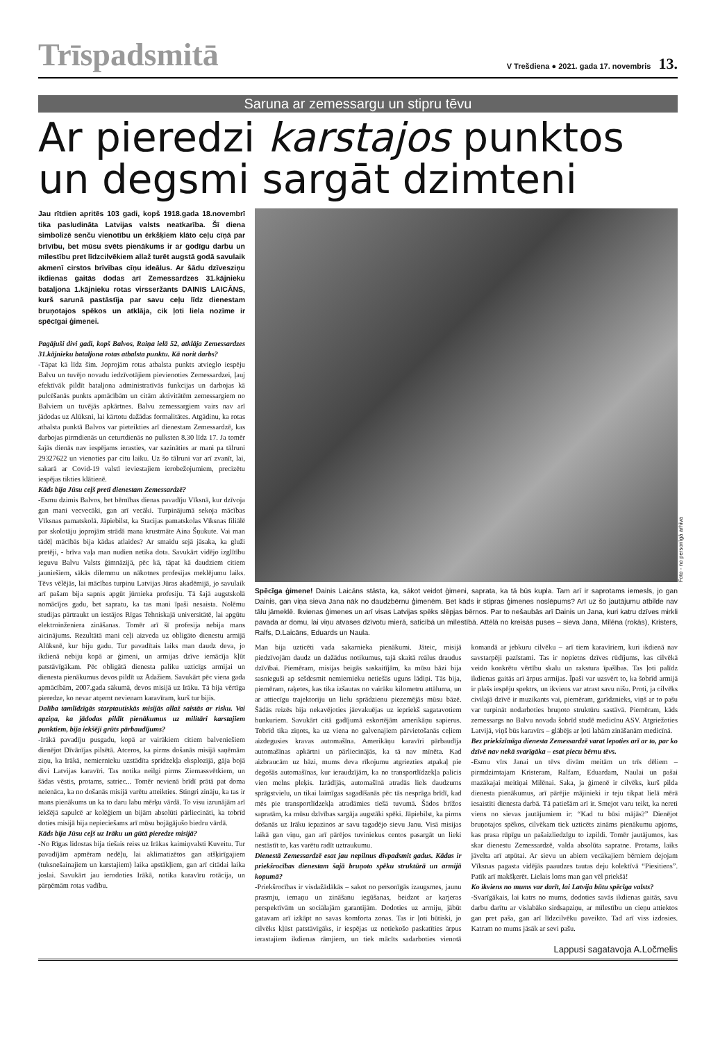Trīspadsmitā
V Trešdiena ● 2021. gada 17. novembris 13.
Saruna ar zemessargu un stipru tēvu
Ar pieredzi karstajos punktos un degsmi sargāt dzimteni
Jau rītdien apritēs 103 gadi, kopš 1918.gada 18.novembrī tika pasludināta Latvijas valsts neatkarība. Šī diena simbolizē senču vienotību un ērkšķiem klāto ceļu cīņā par brīvību, bet mūsu svēts pienākums ir ar godīgu darbu un mīlestību pret līdzcilvēkiem allaž turēt augstā godā savulaik akmenī cirstos brīvības cīņu ideālus. Ar šādu dzīvesziņu ikdienas gaitās dodas arī Zemessardzes 31.kājnieku bataljona 1.kājnieku rotas virsseržants DAINIS LAICĀNS, kurš sarunā pastāstīja par savu ceļu līdz dienestam bruņotajos spēkos un atklāja, cik ļoti liela nozīme ir spēcīgai ģimenei.
Pagājuši divi gadi, kopš Balvos, Raiņa ielā 52, atklāja Zemessardzes 31.kājnieku bataljona rotas atbalsta punktu. Kā norit darbs?
-Tāpat kā līdz šim. Joprojām rotas atbalsta punkts atvieglo iespēju Balvu un tuvējo novadu iedzīvotājiem pievienoties Zemessardzei, ļauj efektīvāk pildīt bataljona administratīvās funkcijas un darbojas kā pulcēšanās punkts apmācībām un citām aktivitātēm zemessargiem no Balviem un tuvējās apkārtnes. Balvu zemessargiem vairs nav arī jādodas uz Alūksni, lai kārtotu dažādas formalitātes. Atgādinu, ka rotas atbalsta punktā Balvos var pieteikties arī dienestam Zemessardzē, kas darbojas pirmdienās un ceturtdienās no pulksten 8.30 līdz 17. Ja tomēr šajās dienās nav iespējams ierasties, var sazināties ar mani pa tālruni 29327622 un vienoties par citu laiku. Uz šo tālruni var arī zvanīt, lai, sakarā ar Covid-19 valstī ieviestajiem ierobežojumiem, precizētu iespējas tikties klātienē.
Kāds bija Jūsu ceļš pretī dienestam Zemessardzē?
-Esmu dzimis Balvos, bet bērnības dienas pavadīju Vīksnā, kur dzīvoja gan mani vecvecāki, gan arī vecāki. Turpinājumā sekoja mācības Vīksnas pamatskolā. Jāpiebilst, ka Stacijas pamatskolas Vīksnas filiālē par skolotāju joprojām strādā mana krustmāte Aina Šņukute. Vai man tādēļ mācībās bija kādas atlaides? Ar smaidu sejā jāsaka, ka gluži pretēji, - brīva vaļa man nudien netika dota. Savukārt vidējo izglītību ieguvu Balvu Valsts ģimnāzijā, pēc kā, tāpat kā daudziem citiem jauniešiem, sākās dilemmu un nākotnes profesijas meklējumu laiks. Tēvs vēlējās, lai mācības turpinu Latvijas Jūras akadēmijā, jo savulaik arī pašam bija sapnis apgūt jūrnieka profesiju. Tā šajā augstskolā nomācījos gadu, bet sapratu, ka tas mani īpaši nesaista. Nolēmu studijas pārtraukt un iestājos Rīgas Tehniskajā universitātē, lai apgūtu elektroinženiera zināšanas. Tomēr arī šī profesija nebija mans aicinājums. Rezultātā mani ceļi aizveda uz obligāto dienestu armijā Alūksnē, kur biju gadu. Tur pavadītais laiks man daudz deva, jo ikdienā nebiju kopā ar ģimeni, un armijas dzīve iemācīja kļūt patstāvīgākam. Pēc obligātā dienesta paliku uzticīgs armijai un dienesta pienākumus devos pildīt uz Ādažiem. Savukārt pēc viena gada apmācībām, 2007.gada sākumā, devos misijā uz Irāku. Tā bija vērtīga pieredze, ko nevar atņemt nevienam karavīram, kurš tur bijis.
Dalība tamlīdzīgās starptautiskās misijās allaž saistās ar risku. Vai apziņa, ka jādodas pildīt pienākumus uz militāri karstajiem punktiem, bija iekšēji grūts pārbaudījums?
-Irākā pavadīju pusgadu, kopā ar vairākiem citiem balveniešiem dienējot Dīvānījas pilsētā. Atceros, ka pirms došanās misijā saņēmām ziņu, ka Irākā, nemiernieku uzstādīta spridzekļa eksplozijā, gāja bojā divi Latvijas karavīri. Tas notika neilgi pirms Ziemassvētkiem, un šādas vēstis, protams, satriec... Tomēr nevienā brīdī prātā pat doma neienāca, ka no došanās misijā varētu atteikties. Stingri zināju, ka tas ir mans pienākums un ka to daru labu mērķu vārdā. To visu izrunājām arī iekšējā sapulcē ar kolēģiem un bijām absolūti pārliecināti, ka tobrīd doties misijā bija nepieciešams arī mūsu bojāgājušo biedru vārdā.
Kāds bija Jūsu ceļš uz Irāku un gūtā pieredze misijā?
-No Rīgas lidostas bija tiešais reiss uz Irākas kaimiņvalsti Kuveitu. Tur pavadījām apmēram nedēļu, lai aklimatizētos gan atšķirīgajiem (tuksnešainajiem un karstajiem) laika apstākļiem, gan arī citādai laika joslai. Savukārt jau ierodoties Irākā, notika karavīru rotācija, un pārņēmām rotas vadību.
Foto - no personīgā arhīva
Spēcīga ģimene! Dainis Laicāns stāsta, ka, sākot veidot ģimeni, saprata, ka tā būs kupla. Tam arī ir saprotams iemesls, jo gan Dainis, gan viņa sieva Jana nāk no daudzbērnu ģimenēm. Bet kāds ir stipras ģimenes noslēpums? Arī uz šo jautājumu atbilde nav tālu jāmeklē. Ikvienas ģimenes un arī visas Latvijas spēks slēpjas bērnos. Par to nešaubās arī Dainis un Jana, kuri katru dzīves mirkli pavada ar domu, lai viņu atvases dzīvotu mierā, saticībā un mīlestībā. Attēlā no kreisās puses – sieva Jana, Milēna (rokās), Kristers, Ralfs, D.Laicāns, Eduards un Naula.
Man bija uzticēti vada sakarnieka pienākumi. Jāteic, misijā piedzīvojām daudz un dažādus notikumus, tajā skaitā reālus draudus dzīvībai. Piemēram, misijas beigās saskaitījām, ka mūsu bāzi bija sasnieguši ap sešdesmit nemiernieku netiešās uguns lādiņi. Tās bija, piemēram, raķetes, kas tika izšautas no vairāku kilometru attāluma, un ar attiecīgu trajektoriju un lielu sprādzienu piezemējās mūsu bāzē. Šādās reizēs bija nekavējoties jāevakuējas uz iepriekš sagatavotiem bunkuriem. Savukārt citā gadījumā eskortējām amerikāņu sapierus. Tobrīd tika ziņots, ka uz viena no galvenajiem pārvietošanās ceļiem aizdegusies kravas automašīna. Amerikāņu karavīri pārbaudīja automašīnas apkārtni un pārliecinājās, ka tā nav mīnēta. Kad aizbraucām uz bāzi, mums deva rīkojumu atgriezties atpakaļ pie degošās automašīnas, kur ieraudzījām, ka no transportlīdzekļa palicis vien melns pleķis. Izrādījās, automašīnā atradās liels daudzums sprāgstvielu, un tikai laimīgas sagadīšanās pēc tās nesprāga brīdī, kad mēs pie transportlīdzekļa atradāmies tiešā tuvumā. Šādos brīžos sapratām, ka mūsu dzīvības sargāja augstāki spēki. Jāpiebilst, ka pirms došanās uz Irāku iepazinos ar savu tagadējo sievu Janu. Visā misijas laikā gan viņu, gan arī pārējos tuviniekus centos pasargāt un lieki nestāstīt to, kas varētu radīt uztraukumu.
Dienestā Zemessardzē esat jau nepilnus divpadsmit gadus. Kādas ir priekšrocības dienestam šajā bruņoto spēku struktūrā un armijā kopumā?
-Priekšrocības ir visdažādākās – sakot no personīgās izaugsmes, jaunu prasmju, iemaņu un zināšanu iegūšanas, beidzot ar karjeras perspektīvām un sociālajām garantijām. Dodoties uz armiju, jābūt gatavam arī izkāpt no savas komforta zonas. Tas ir ļoti būtiski, jo cilvēks kļūst patstāvīgāks, ir iespējas uz notiekošo paskatīties ārpus ierastajiem ikdienas rāmjiem, un tiek mācīts sadarboties vienotā komandā ar jebkuru cilvēku – arī tiem karavīriem, kuri ikdienā nav savstarpēji pazīstami. Tas ir nopietns dzīves rūdījums, kas cilvēkā veido konkrētu vērtību skalu un rakstura īpašības. Tas ļoti palīdz ikdienas gaitās arī ārpus armijas. Īpaši var uzsvērt to, ka šobrīd armijā ir plašs iespēju spektrs, un ikviens var atrast savu nišu. Proti, ja cilvēks civilajā dzīvē ir muzikants vai, piemēram, garīdznieks, viņš ar to pašu var turpināt nodarboties bruņoto struktūru sastāvā. Piemēram, kāds zemessargs no Balvu novada šobrīd studē medicīnu ASV. Atgriežoties Latvijā, viņš būs karavīrs – glābējs ar ļoti labām zināšanām medicīnā.
Bez priekšzīmīga dienesta Zemessardzē varat lepoties arī ar to, par ko dzīvē nav nekā svarīgāka – esat piecu bērnu tēvs.
-Esmu vīrs Janai un tēvs divām meitām un trīs dēliem – pirmdzimtajam Kristeram, Ralfam, Eduardam, Naulai un pašai mazākajai meitiņai Milēnai. Saka, ja ģimenē ir cilvēks, kurš pilda dienesta pienākumus, arī pārējie mājinieki ir teju tikpat lielā mērā iesaistīti dienesta darbā. Tā patiešām arī ir. Smejot varu teikt, ka nereti viens no sievas jautājumiem ir: “Kad tu būsi mājās?” Dienējot bruņotajos spēkos, cilvēkam tiek uzticēts zināms pienākumu apjoms, kas prasa rūpīgu un pašaizliedzīgu to izpildi. Tomēr jautājumos, kas skar dienestu Zemessardzē, valda absolūta sapratne. Protams, laiks jāvelta arī atpūtai. Ar sievu un abiem vecākajiem bērniem dejojam Vīksnas pagasta vidējās paaudzes tautas deju kolektīvā “Piesitiens”. Patīk arī makšķerēt. Lielais loms man gan vēl priekšā!
Ko ikviens no mums var darīt, lai Latvija būtu spēcīga valsts?
-Svarīgākais, lai katrs no mums, dodoties savās ikdienas gaitās, savu darbu darītu ar vislabāko sirdsapziņu, ar mīlestību un cieņu attiektos gan pret paša, gan arī līdzcilvēku paveikto. Tad arī viss izdosies. Katram no mums jāsāk ar sevi pašu.
Lappusi sagatavoja A.Ločmelis